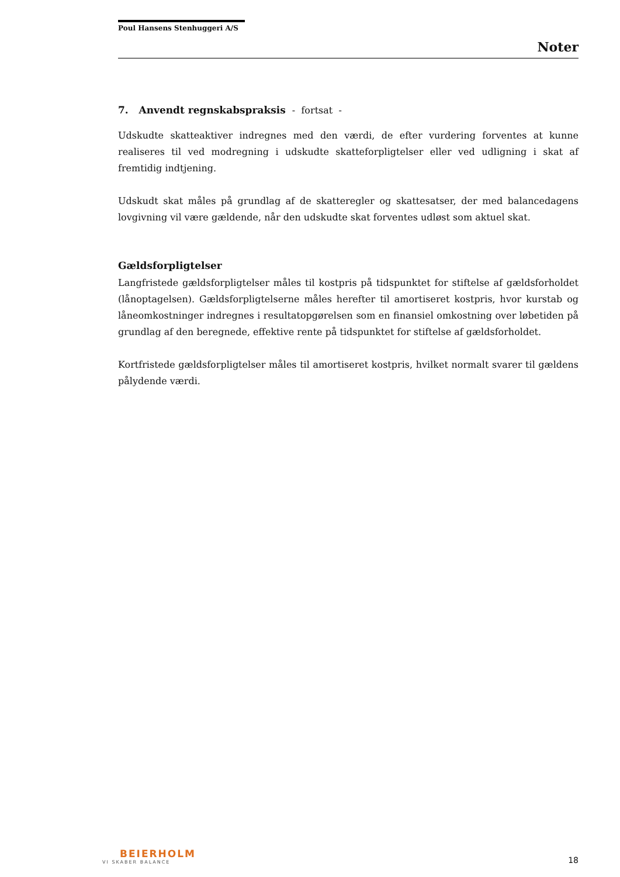Poul Hansens Stenhuggeri A/S
Noter
7. Anvendt regnskabspraksis - fortsat -
Udskudte skatteaktiver indregnes med den værdi, de efter vurdering forventes at kunne realiseres til ved modregning i udskudte skatteforpligtelser eller ved udligning i skat af fremtidig indtjening.
Udskudt skat måles på grundlag af de skatteregler og skattesatser, der med balancedagens lovgivning vil være gældende, når den udskudte skat forventes udløst som aktuel skat.
Gældsforpligtelser
Langfristede gældsforpligtelser måles til kostpris på tidspunktet for stiftelse af gældsforholdet (lånoptagelsen). Gældsforpligtelserne måles herefter til amortiseret kostpris, hvor kurstab og låneomkostninger indregnes i resultatopgørelsen som en finansiel omkostning over løbetiden på grundlag af den beregnede, effektive rente på tidspunktet for stiftelse af gældsforholdet.
Kortfristede gældsforpligtelser måles til amortiseret kostpris, hvilket normalt svarer til gældens pålydende værdi.
BEIERHOLM
VI SKABER BALANCE
18